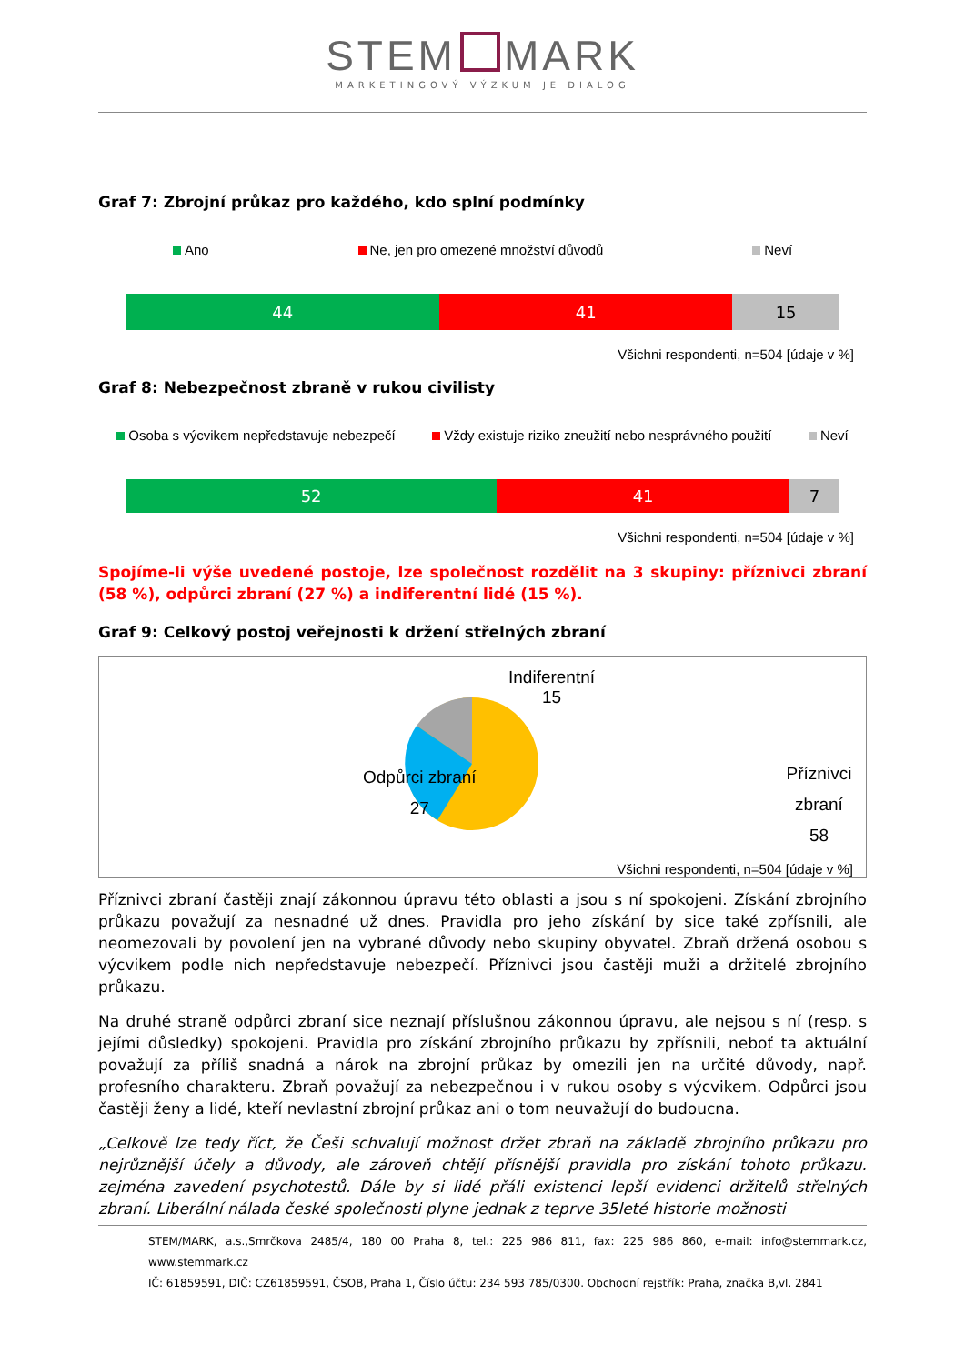STEM MARK
MARKETINGOVÝ VÝZKUM JE DIALOG
Graf 7: Zbrojní průkaz pro každého, kdo splní podmínky
Ano Ne, jen pro omezené množství důvodů Neví
44 41 15
Všichni respondenti, n=504 [údaje v %]
Graf 8: Nebezpečnost zbraně v rukou civilisty
Osoba s výcvikem nepředstavuje nebezpečí Vždy existuje riziko zneužití nebo nesprávného použití Neví
52 41 7
Všichni respondenti, n=504 [údaje v %]
Spojíme-li výše uvedené postoje, lze společnost rozdělit na 3 skupiny: příznivci zbraní (58 %), odpůrci zbraní (27 %) a indiferentní lidé (15 %).
Graf 9: Celkový postoj veřejnosti k držení střelných zbraní
Indiferentní
15
Odpůrci zbraní
27
Příznivci zbraní
58
Všichni respondenti, n=504 [údaje v %]
Příznivci zbraní častěji znají zákonnou úpravu této oblasti a jsou s ní spokojeni. Získání zbrojního průkazu považují za nesnadné už dnes. Pravidla pro jeho získání by sice také zpřísnili, ale neomezovali by povolení jen na vybrané důvody nebo skupiny obyvatel. Zbraň držená osobou s výcvikem podle nich nepředstavuje nebezpečí. Příznivci jsou častěji muži a držitelé zbrojního průkazu.
Na druhé straně odpůrci zbraní sice neznají příslušnou zákonnou úpravu, ale nejsou s ní (resp. s jejími důsledky) spokojeni. Pravidla pro získání zbrojního průkazu by zpřísnili, neboť ta aktuální považují za příliš snadná a nárok na zbrojní průkaz by omezili jen na určité důvody, např. profesního charakteru. Zbraň považují za nebezpečnou i v rukou osoby s výcvikem. Odpůrci jsou častěji ženy a lidé, kteří nevlastní zbrojní průkaz ani o tom neuvažují do budoucna.
„Celkově lze tedy říct, že Češi schvalují možnost držet zbraň na základě zbrojního průkazu pro nejrůznější účely a důvody, ale zároveň chtějí přísnější pravidla pro získání tohoto průkazu. zejména zavedení psychotestů. Dále by si lidé přáli existenci lepší evidenci držitelů střelných zbraní. Liberální nálada české společnosti plyne jednak z teprve 35leté historie možnosti
STEM/MARK, a.s.,Smrčkova 2485/4, 180 00 Praha 8, tel.: 225 986 811, fax: 225 986 860, e-mail: info@stemmark.cz, www.stemmark.cz
IČ: 61859591, DIČ: CZ61859591, ČSOB, Praha 1, Číslo účtu: 234 593 785/0300. Obchodní rejstřík: Praha, značka B,vl. 2841